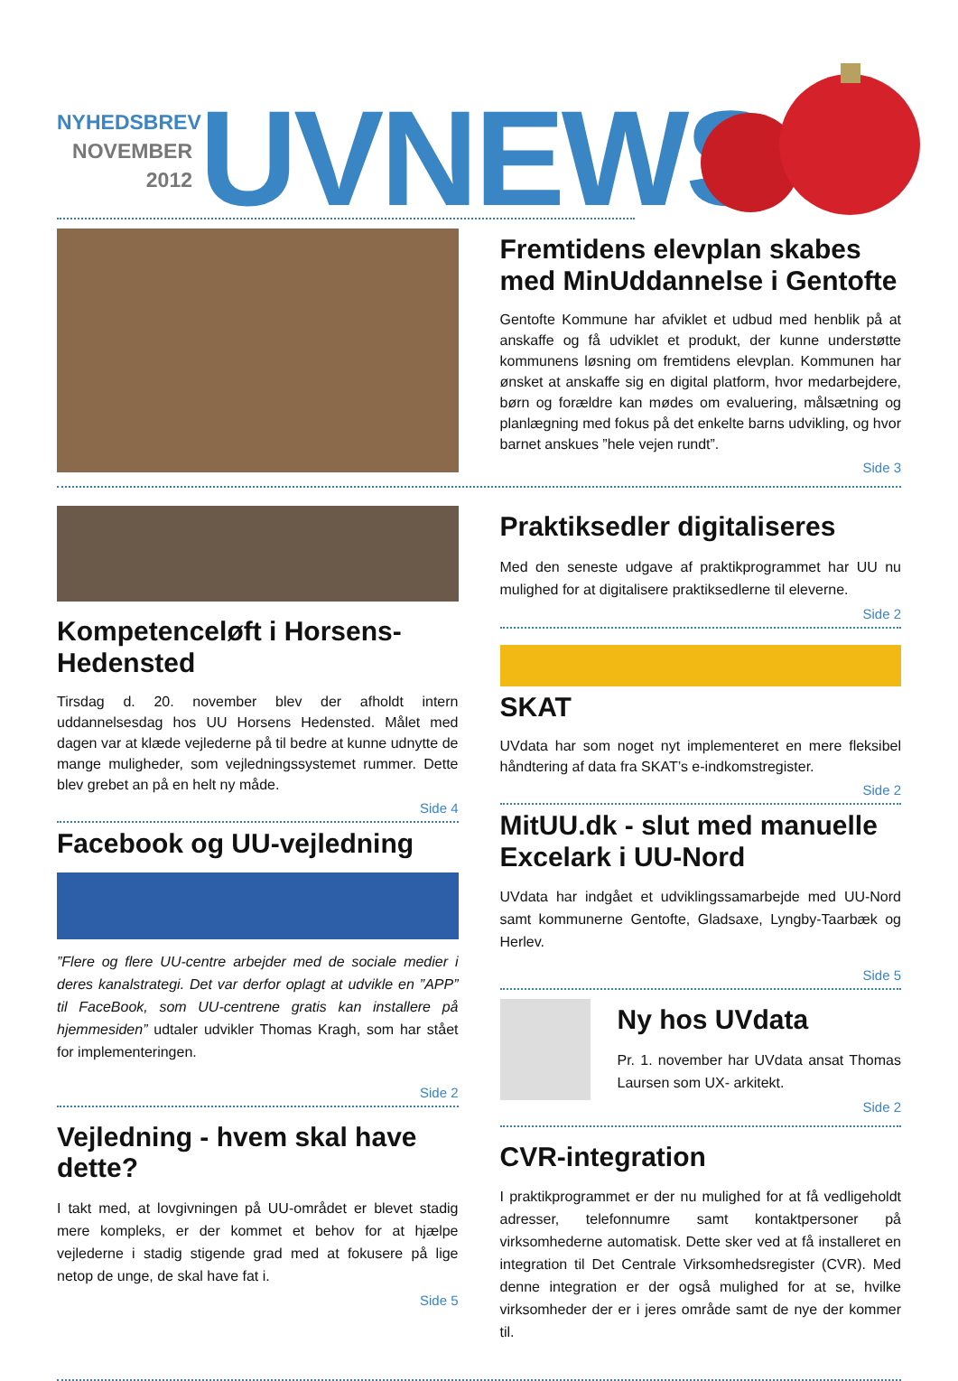NYHEDSBREV
NOVEMBER
2012
UVNEWS
Fremtidens elevplan skabes med MinUddannelse i Gentofte
Gentofte Kommune har afviklet et udbud med henblik på at anskaffe og få udviklet et produkt, der kunne understøtte kommunens løsning om fremtidens elevplan. Kommunen har ønsket at anskaffe sig en digital platform, hvor medarbejdere, børn og forældre kan mødes om evaluering, målsætning og planlægning med fokus på det enkelte barns udvikling, og hvor barnet anskues ”hele vejen rundt”.
Side 3
Kompetenceløft i Horsens-Hedensted
Tirsdag d. 20. november blev der afholdt intern uddannelsesdag hos UU Horsens Hedensted. Målet med dagen var at klæde vejlederne på til bedre at kunne udnytte de mange muligheder, som vejledningssystemet rummer. Dette blev grebet an på en helt ny måde.
Side 4
Facebook og UU-vejledning
”Flere og flere UU-centre arbejder med de sociale medier i deres kanalstrategi. Det var derfor oplagt at udvikle en ”APP” til FaceBook, som UU-centrene gratis kan installere på hjemmesiden” udtaler udvikler Thomas Kragh, som har stået for implementeringen.
Side 2
Vejledning - hvem skal have dette?
I takt med, at lovgivningen på UU-området er blevet stadig mere kompleks, er der kommet et behov for at hjælpe vejlederne i stadig stigende grad med at fokusere på lige netop de unge, de skal have fat i.
Side 5
Praktiksedler digitaliseres
Med den seneste udgave af praktikprogrammet har UU nu mulighed for at digitalisere praktiksedlerne til eleverne.
Side 2
SKAT
UVdata har som noget nyt implementeret en mere fleksibel håndtering af data fra SKAT’s e-indkomstregister.
Side 2
MitUU.dk - slut med manuelle Excelark i UU-Nord
UVdata har indgået et udviklingssamarbejde med UU-Nord samt kommunerne Gentofte, Gladsaxe, Lyngby-Taarbæk og Herlev.
Side 5
Ny hos UVdata
Pr. 1. november har UVdata ansat Thomas Laursen som UX- arkitekt.
Side 2
CVR-integration
I praktikprogrammet er der nu mulighed for at få vedligeholdt adresser, telefonnumre samt kontaktpersoner på virksomhederne automatisk. Dette sker ved at få installeret en integration til Det Centrale Virksomhedsregister (CVR). Med denne integration er der også mulighed for at se, hvilke virksomheder der er i jeres område samt de nye der kommer til.